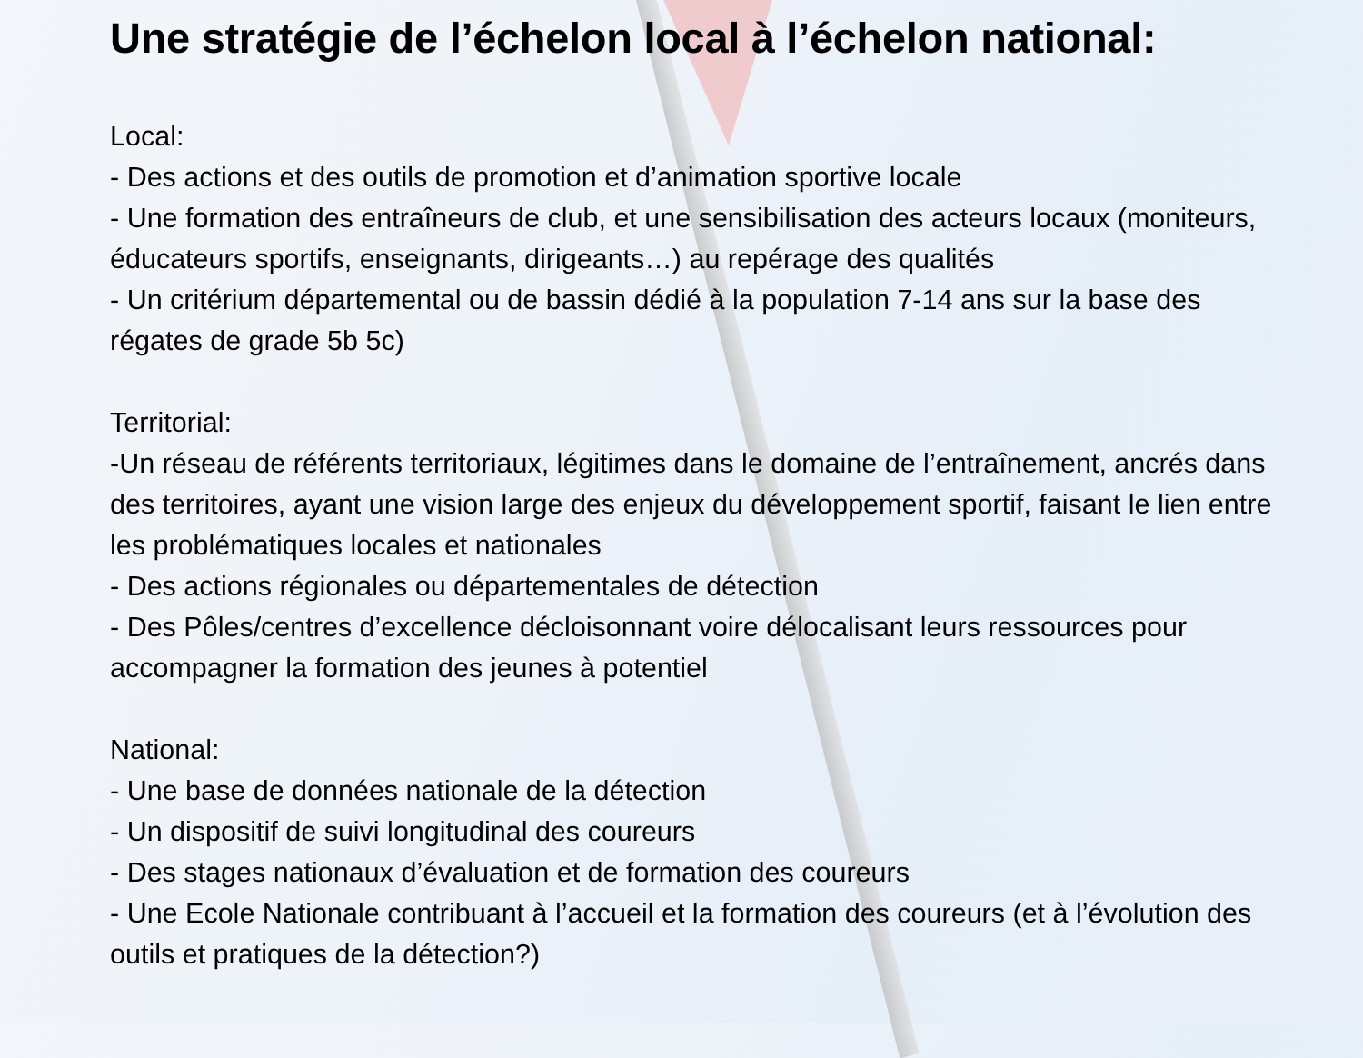Une stratégie de l’échelon local à l’échelon national:
Local:
- Des actions et des outils de promotion et d’animation sportive locale
- Une formation des entraîneurs de club, et une sensibilisation des acteurs locaux (moniteurs, éducateurs sportifs, enseignants, dirigeants…) au repérage des qualités
- Un critérium départemental ou de bassin dédié à la population 7-14 ans sur la base des régates de grade 5b 5c)
Territorial:
-Un réseau de référents territoriaux, légitimes dans le domaine de l’entraînement, ancrés dans des territoires, ayant une vision large des enjeux du développement sportif, faisant le lien entre les problématiques locales et nationales
- Des actions régionales ou départementales de détection
- Des Pôles/centres d’excellence décloisonnant voire délocalisant leurs ressources pour accompagner la formation des jeunes à potentiel
National:
- Une base de données nationale de la détection
- Un dispositif de suivi longitudinal des coureurs
- Des stages nationaux d’évaluation et de formation des coureurs
- Une Ecole Nationale contribuant à l’accueil et la formation des coureurs (et à l’évolution des outils et pratiques de la détection?)